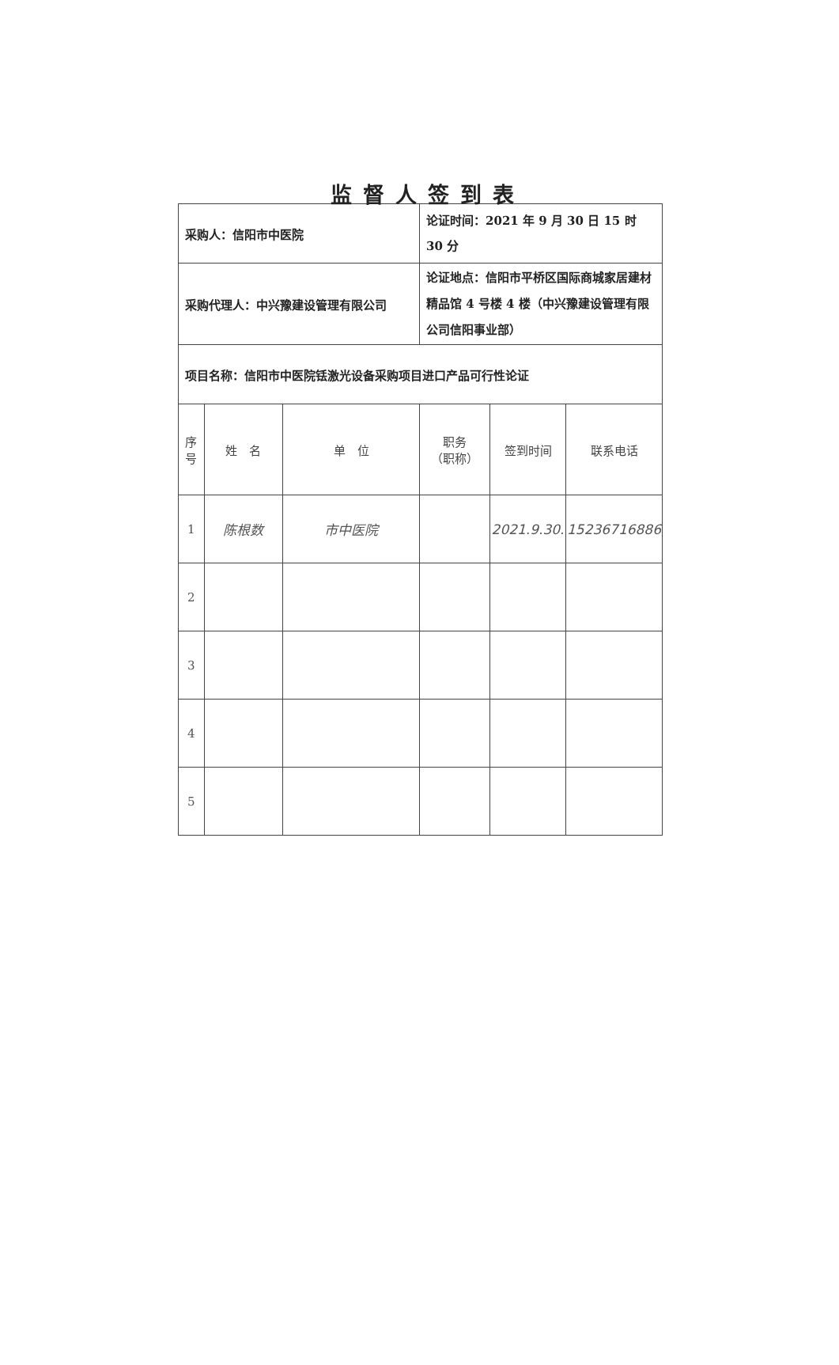监督人签到表
| 采购人：信阳市中医院 | | | 论证时间：2021 年 9 月 30 日 15 时 30 分 | | |
| 采购代理人：中兴豫建设管理有限公司 | | | 论证地点：信阳市平桥区国际商城家居建材精品馆 4 号楼 4 楼（中兴豫建设管理有限公司信阳事业部） | | |
| 项目名称：信阳市中医院铥激光设备采购项目进口产品可行性论证 | | | | | |
| 序号 | 姓 名 | 单 位 | 职务 （职称） | 签到时间 | 联系电话 |
| 1 | 陈根数 | 市中医院 | | 2021.9.30. | 15236716886 |
| 2 | | | | | |
| 3 | | | | | |
| 4 | | | | | |
| 5 | | | | | |